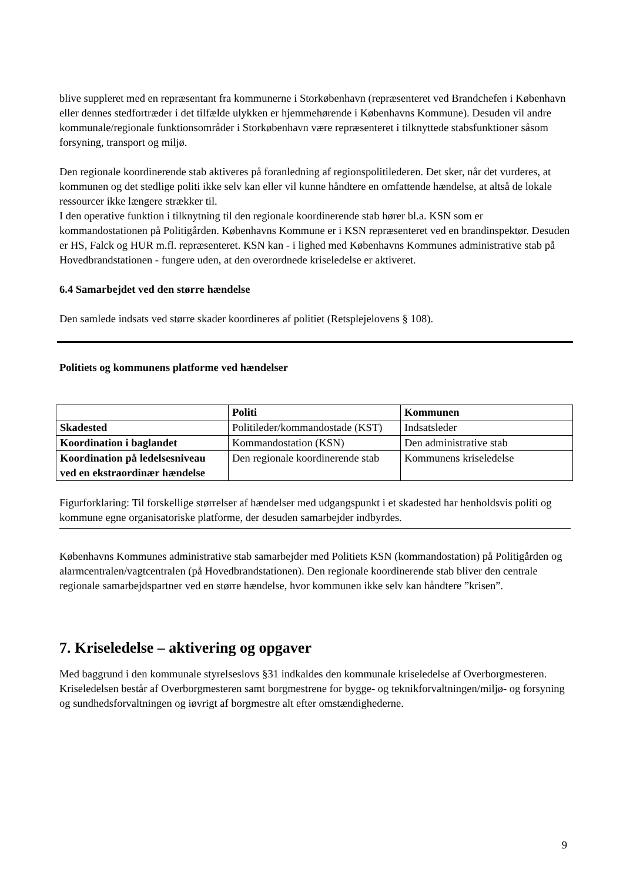blive suppleret med en repræsentant fra kommunerne i Storkøbenhavn (repræsenteret ved Brandchefen i København eller dennes stedfortræder i det tilfælde ulykken er hjemmehørende i Københavns Kommune). Desuden vil andre kommunale/regionale funktionsområder i Storkøbenhavn være repræsenteret i tilknyttede stabsfunktioner såsom forsyning, transport og miljø.
Den regionale koordinerende stab aktiveres på foranledning af regionspolitilederen. Det sker, når det vurderes, at kommunen og det stedlige politi ikke selv kan eller vil kunne håndtere en omfattende hændelse, at altså de lokale ressourcer ikke længere strækker til.
I den operative funktion i tilknytning til den regionale koordinerende stab hører bl.a. KSN som er kommandostationen på Politigården. Københavns Kommune er i KSN repræsenteret ved en brandinspektør. Desuden er HS, Falck og HUR m.fl. repræsenteret. KSN kan - i lighed med Københavns Kommunes administrative stab på Hovedbrandstationen - fungere uden, at den overordnede kriseledelse er aktiveret.
6.4 Samarbejdet ved den større hændelse
Den samlede indsats ved større skader koordineres af politiet (Retsplejelovens § 108).
Politiets og kommunens platforme ved hændelser
| | Politi | Kommunen |
| --- | --- | --- |
| Skadested | Politileder/kommandostade (KST) | Indsatsleder |
| Koordination i baglandet | Kommandostation (KSN) | Den administrative stab |
| Koordination på ledelsesniveau ved en ekstraordinær hændelse | Den regionale koordinerende stab | Kommunens kriseledelse |
Figurforklaring: Til forskellige størrelser af hændelser med udgangspunkt i et skadested har henholdsvis politi og kommune egne organisatoriske platforme, der desuden samarbejder indbyrdes.
Københavns Kommunes administrative stab samarbejder med Politiets KSN (kommandostation) på Politigården og alarmcentralen/vagtcentralen (på Hovedbrandstationen). Den regionale koordinerende stab bliver den centrale regionale samarbejdspartner ved en større hændelse, hvor kommunen ikke selv kan håndtere ”krisen”.
7. Kriseledelse – aktivering og opgaver
Med baggrund i den kommunale styrelseslovs §31 indkaldes den kommunale kriseledelse af Overborgmesteren. Kriseledelsen består af Overborgmesteren samt borgmestrene for bygge- og teknikforvaltningen/miljø- og forsyning og sundhedsforvaltningen og iøvrigt af borgmestre alt efter omstændighederne.
9